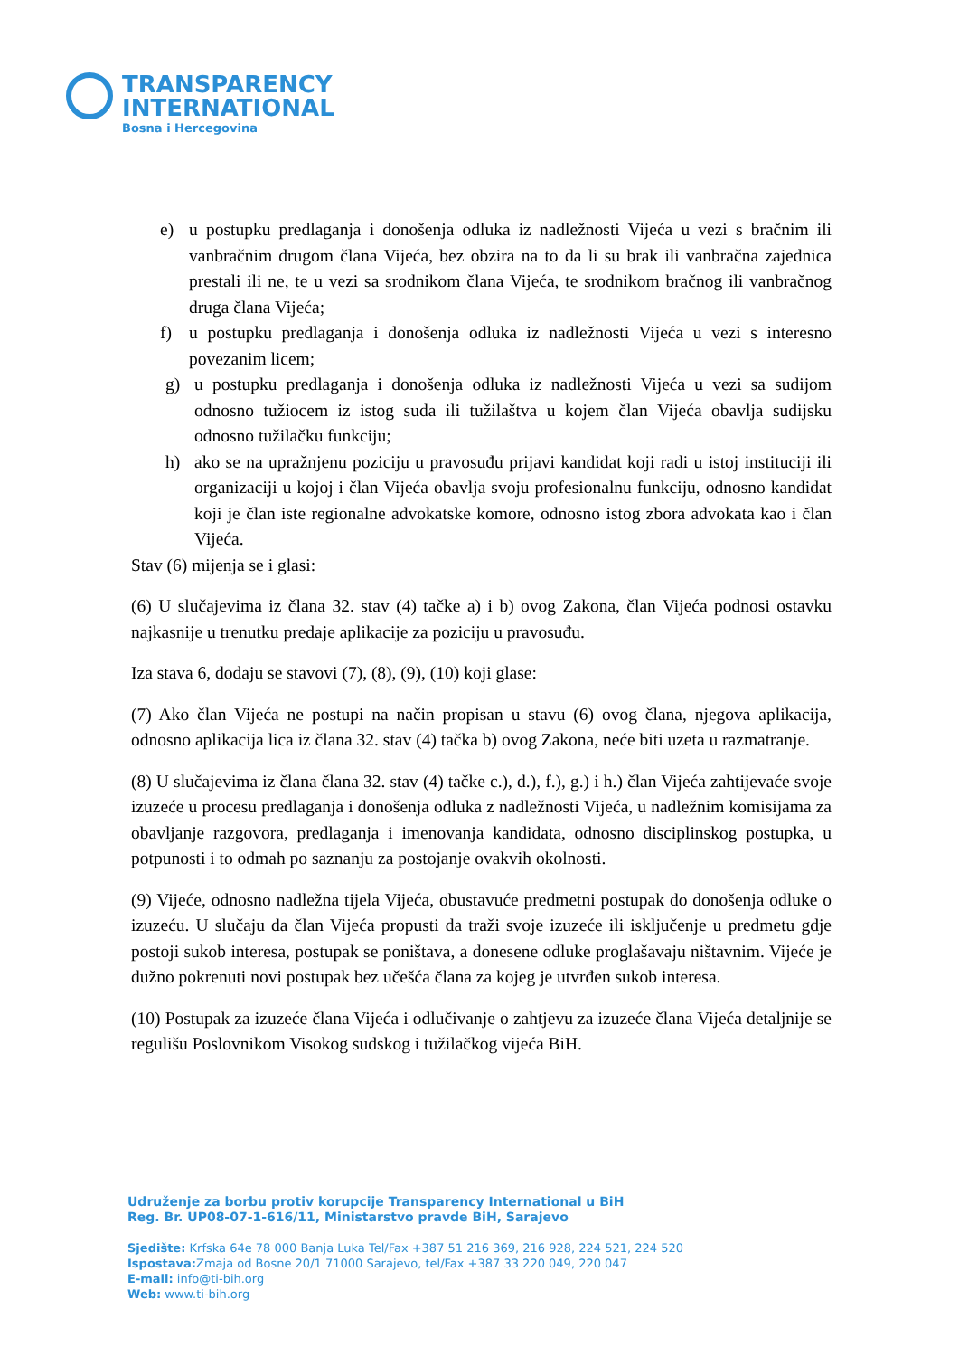TRANSPARENCY
INTERNATIONAL
Bosna i Hercegovina
e) u postupku predlaganja i donošenja odluka iz nadležnosti Vijeća u vezi s bračnim ili vanbračnim drugom člana Vijeća, bez obzira na to da li su brak ili vanbračna zajednica prestali ili ne, te u vezi sa srodnikom člana Vijeća, te srodnikom bračnog ili vanbračnog druga člana Vijeća;
f) u postupku predlaganja i donošenja odluka iz nadležnosti Vijeća u vezi s interesno povezanim licem;
g) u postupku predlaganja i donošenja odluka iz nadležnosti Vijeća u vezi sa sudijom odnosno tužiocem iz istog suda ili tužilaštva u kojem član Vijeća obavlja sudijsku odnosno tužilačku funkciju;
h) ako se na upražnjenu poziciju u pravosuđu prijavi kandidat koji radi u istoj instituciji ili organizaciji u kojoj i član Vijeća obavlja svoju profesionalnu funkciju, odnosno kandidat koji je član iste regionalne advokatske komore, odnosno istog zbora advokata kao i član Vijeća.
Stav (6) mijenja se i glasi:
(6) U slučajevima iz člana 32. stav (4) tačke a) i b) ovog Zakona, član Vijeća podnosi ostavku najkasnije u trenutku predaje aplikacije za poziciju u pravosuđu.
Iza stava 6, dodaju se stavovi (7), (8), (9), (10) koji glase:
(7) Ako član Vijeća ne postupi na način propisan u stavu (6) ovog člana, njegova aplikacija, odnosno aplikacija lica iz člana 32. stav (4) tačka b) ovog Zakona, neće biti uzeta u razmatranje.
(8) U slučajevima iz člana člana 32. stav (4) tačke c.), d.), f.), g.) i h.) član Vijeća zahtijevaće svoje izuzeće u procesu predlaganja i donošenja odluka z nadležnosti Vijeća, u nadležnim komisijama za obavljanje razgovora, predlaganja i imenovanja kandidata, odnosno disciplinskog postupka, u potpunosti i to odmah po saznanju za postojanje ovakvih okolnosti.
(9) Vijeće, odnosno nadležna tijela Vijeća, obustavuće predmetni postupak do donošenja odluke o izuzeću. U slučaju da član Vijeća propusti da traži svoje izuzeće ili isključenje u predmetu gdje postoji sukob interesa, postupak se poništava, a donesene odluke proglašavaju ništavnim. Vijeće je dužno pokrenuti novi postupak bez učešća člana za kojeg je utvrđen sukob interesa.
(10) Postupak za izuzeće člana Vijeća i odlučivanje o zahtjevu za izuzeće člana Vijeća detaljnije se regulišu Poslovnikom Visokog sudskog i tužilačkog vijeća BiH.
Udruženje za borbu protiv korupcije Transparency International u BiH
Reg. Br. UP08-07-1-616/11, Ministarstvo pravde BiH, Sarajevo
Sjedište: Krfska 64e 78 000 Banja Luka Tel/Fax +387 51 216 369, 216 928, 224 521, 224 520
Ispostava: Zmaja od Bosne 20/1 71000 Sarajevo, tel/Fax +387 33 220 049, 220 047
E-mail: info@ti-bih.org
Web: www.ti-bih.org